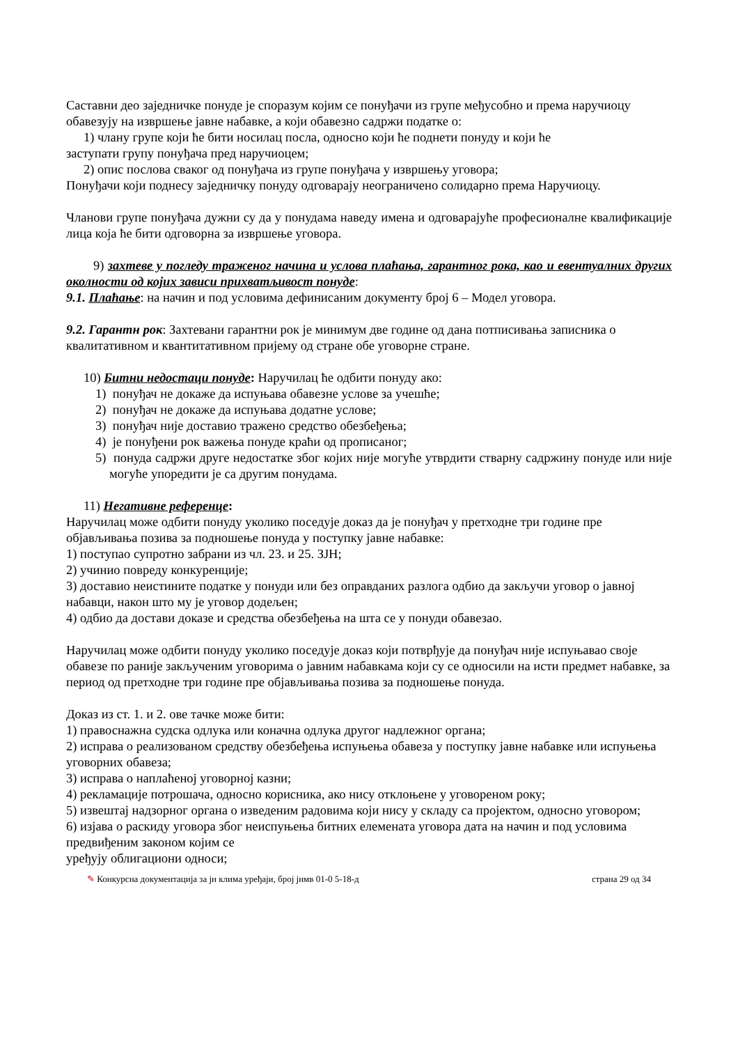Саставни део заједничке понуде је споразум којим се понуђачи из групе међусобно и према наручиоцу обавезују на извршење јавне набавке, а који обавезно садржи податке о:
1) члану групе који ће бити носилац посла, односно који ће поднети понуду и који ће
заступати групу понуђача пред наручиоцем;
2) опис послова сваког од понуђача из групе понуђача у извршењу уговора;
Понуђачи који поднесу заједничку понуду одговарају неограничено солидарно према Наручиоцу.
Чланови групе понуђача дужни су да у понудама наведу имена и одговарајуће професионалне квалификације лица која ће бити одговорна за извршење уговора.
9) захтеве у погледу траженог начина и услова плаћања, гарантног рока, као и евентуалних других околности од којих зависи прихватљивост понуде:
9.1. Плаћање: на начин и под условима дефинисаним документу број 6 – Модел уговора.
9.2. Гарантн рок: Захтевани гарантни рок је минимум две године од дана потписивања записника о квалитативном и квантитативном пријему од стране обе уговорне стране.
10) Битни недостаци понуде: Наручилац ће одбити понуду ако:
1) понуђач не докаже да испуњава обавезне услове за учешће;
2) понуђач не докаже да испуњава додатне услове;
3) понуђач није доставио тражено средство обезбеђења;
4) је понуђени рок важења понуде краћи од прописаног;
5) понуда садржи друге недостатке због којих није могуће утврдити стварну садржину понуде или није могуће упоредити је са другим понудама.
11) Негативне референце:
Наручилац може одбити понуду уколико поседује доказ да је понуђач у претходне три године пре објављивања позива за подношење понуда у поступку јавне набавке:
1) поступао супротно забрани из чл. 23. и 25. ЗЈН;
2) учинио повреду конкуренције;
3) доставио неистините податке у понуди или без оправданих разлога одбио да закључи уговор о јавној набавци, након што му је уговор додељен;
4) одбио да достави доказе и средства обезбеђења на шта се у понуди обавезао.
Наручилац може одбити понуду уколико поседује доказ који потврђује да понуђач није испуњавао своје обавезе по раније закљученим уговорима о јавним набавкама који су се односили на исти предмет набавке, за период од претходне три године пре објављивања позива за подношење понуда.
Доказ из ст. 1. и 2. ове тачке може бити:
1) правоснажна судска одлука или коначна одлука другог надлежног органа;
2) исправа о реализованом средству обезбеђења испуњења обавеза у поступку јавне набавке или испуњења уговорних обавеза;
3) исправа о наплаћеној уговорној казни;
4) рекламације потрошача, односно корисника, ако нису отклоњене у уговореном року;
5) извештај надзорног органа о изведеним радовима који нису у складу са пројектом, односно уговором;
6) изјава о раскиду уговора због неиспуњења битних елемената уговора дата на начин и под условима предвиђеним законом којим се
уређују облигациони односи;
✎ Конкурсна документација за јн клима уређаји, број јнмв 01-0 5-18-д страна 29 од 34